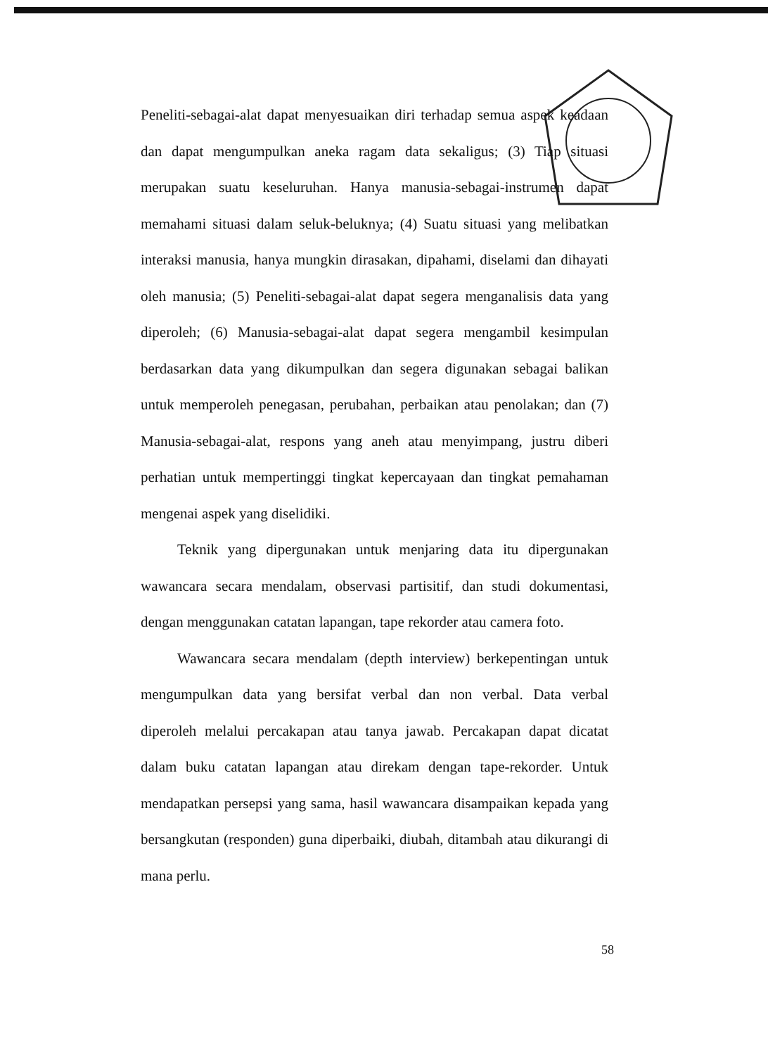Peneliti-sebagai-alat dapat menyesuaikan diri terhadap semua aspek keadaan dan dapat mengumpulkan aneka ragam data sekaligus; (3) Tiap situasi merupakan suatu keseluruhan. Hanya manusia-sebagai-instrumen dapat memahami situasi dalam seluk-beluknya; (4) Suatu situasi yang melibatkan interaksi manusia, hanya mungkin dirasakan, dipahami, diselami dan dihayati oleh manusia; (5) Peneliti-sebagai-alat dapat segera menganalisis data yang diperoleh; (6) Manusia-sebagai-alat dapat segera mengambil kesimpulan berdasarkan data yang dikumpulkan dan segera digunakan sebagai balikan untuk memperoleh penegasan, perubahan, perbaikan atau penolakan; dan (7) Manusia-sebagai-alat, respons yang aneh atau menyimpang, justru diberi perhatian untuk mempertinggi tingkat kepercayaan dan tingkat pemahaman mengenai aspek yang diselidiki.
Teknik yang dipergunakan untuk menjaring data itu dipergunakan wawancara secara mendalam, observasi partisitif, dan studi dokumentasi, dengan menggunakan catatan lapangan, tape rekorder atau camera foto.
Wawancara secara mendalam (depth interview) berkepentingan untuk mengumpulkan data yang bersifat verbal dan non verbal. Data verbal diperoleh melalui percakapan atau tanya jawab. Percakapan dapat dicatat dalam buku catatan lapangan atau direkam dengan tape-rekorder. Untuk mendapatkan persepsi yang sama, hasil wawancara disampaikan kepada yang bersangkutan (responden) guna diperbaiki, diubah, ditambah atau dikurangi di mana perlu.
58